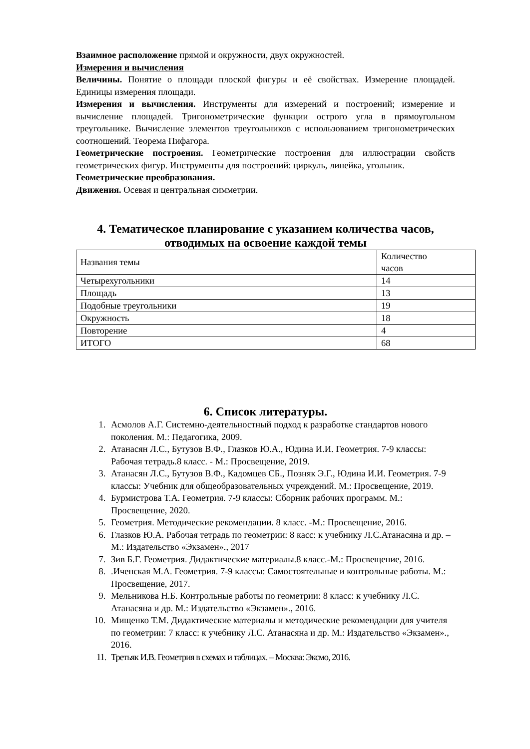Взаимное расположение прямой и окружности, двух окружностей.
Измерения и вычисления
Величины. Понятие о площади плоской фигуры и её свойствах. Измерение площадей. Единицы измерения площади.
Измерения и вычисления. Инструменты для измерений и построений; измерение и вычисление площадей. Тригонометрические функции острого угла в прямоугольном треугольнике. Вычисление элементов треугольников с использованием тригонометрических соотношений. Теорема Пифагора.
Геометрические построения. Геометрические построения для иллюстрации свойств геометрических фигур. Инструменты для построений: циркуль, линейка, угольник.
Геометрические преобразования.
Движения. Осевая и центральная симметрии.
4. Тематическое планирование с указанием количества часов, отводимых на освоение каждой темы
| Названия темы | Количество часов |
| Четырехугольники | 14 |
| Площадь | 13 |
| Подобные треугольники | 19 |
| Окружность | 18 |
| Повторение | 4 |
| ИТОГО | 68 |
6. Список литературы.
1. Асмолов А.Г. Системно-деятельностный подход к разработке стандартов нового поколения. М.: Педагогика, 2009.
2. Атанасян Л.С., Бутузов В.Ф., Глазков Ю.А., Юдина И.И. Геометрия. 7-9 классы: Рабочая тетрадь.8 класс. - М.: Просвещение, 2019.
3. Атанасян Л.С., Бутузов В.Ф., Кадомцев СБ., Позняк Э.Г., Юдина И.И. Геометрия. 7-9 классы: Учебник для общеобразовательных учреждений. М.: Просвещение, 2019.
4. Бурмистрова Т.А. Геометрия. 7-9 классы: Сборник рабочих программ. М.: Просвещение, 2020.
5. Геометрия. Методические рекомендации. 8 класс. -М.: Просвещение, 2016.
6. Глазков Ю.А. Рабочая тетрадь по геометрии: 8 касс: к учебнику Л.С.Атанасяна и др. – М.: Издательство «Экзамен»., 2017
7. Зив Б.Г. Геометрия. Дидактические материалы.8 класс.-М.: Просвещение, 2016.
8. .Иченская М.А. Геометрия. 7-9 классы: Самостоятельные и контрольные работы. М.: Просвещение, 2017.
9. Мельникова Н.Б. Контрольные работы по геометрии: 8 класс: к учебнику Л.С. Атанасяна и др. М.: Издательство «Экзамен»., 2016.
10. Мищенко Т.М. Дидактические материалы и методические рекомендации для учителя по геометрии: 7 класс: к учебнику Л.С. Атанасяна и др. М.: Издательство «Экзамен»., 2016.
11. Третьяк И.В. Геометрия в схемах и таблицах. – Москва: Эксмо, 2016.